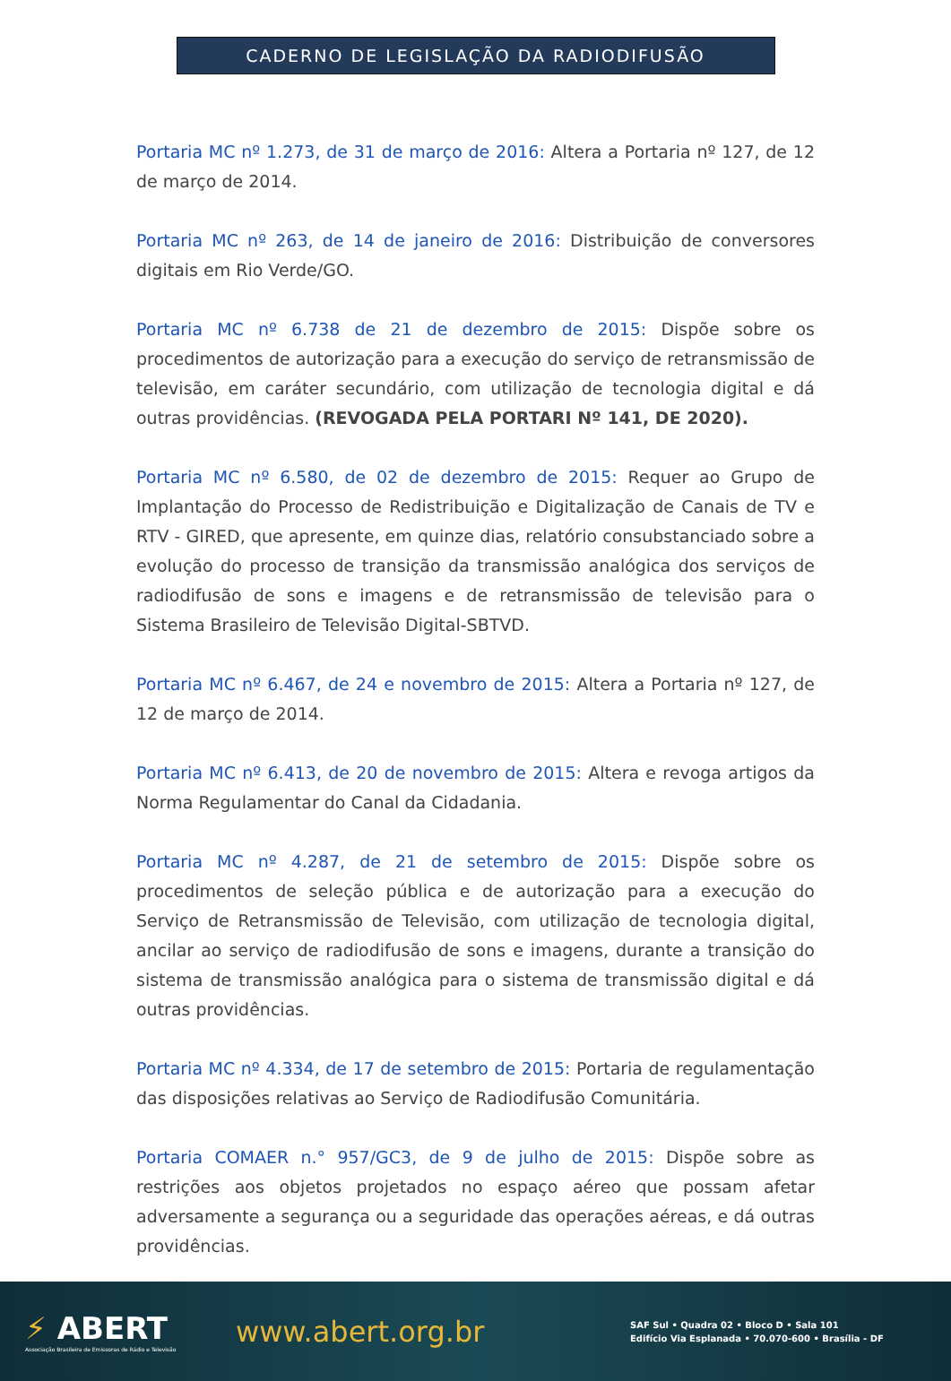CADERNO DE LEGISLAÇÃO DA RADIODIFUSÃO
Portaria MC nº 1.273, de 31 de março de 2016: Altera a Portaria nº 127, de 12 de março de 2014.
Portaria MC nº 263, de 14 de janeiro de 2016: Distribuição de conversores digitais em Rio Verde/GO.
Portaria MC nº 6.738 de 21 de dezembro de 2015: Dispõe sobre os procedimentos de autorização para a execução do serviço de retransmissão de televisão, em caráter secundário, com utilização de tecnologia digital e dá outras providências. (REVOGADA PELA PORTARI Nº 141, DE 2020).
Portaria MC nº 6.580, de 02 de dezembro de 2015: Requer ao Grupo de Implantação do Processo de Redistribuição e Digitalização de Canais de TV e RTV - GIRED, que apresente, em quinze dias, relatório consubstanciado sobre a evolução do processo de transição da transmissão analógica dos serviços de radiodifusão de sons e imagens e de retransmissão de televisão para o Sistema Brasileiro de Televisão Digital-SBTVD.
Portaria MC nº 6.467, de 24 e novembro de 2015: Altera a Portaria nº 127, de 12 de março de 2014.
Portaria MC nº 6.413, de 20 de novembro de 2015: Altera e revoga artigos da Norma Regulamentar do Canal da Cidadania.
Portaria MC nº 4.287, de 21 de setembro de 2015: Dispõe sobre os procedimentos de seleção pública e de autorização para a execução do Serviço de Retransmissão de Televisão, com utilização de tecnologia digital, ancilar ao serviço de radiodifusão de sons e imagens, durante a transição do sistema de transmissão analógica para o sistema de transmissão digital e dá outras providências.
Portaria MC nº 4.334, de 17 de setembro de 2015: Portaria de regulamentação das disposições relativas ao Serviço de Radiodifusão Comunitária.
Portaria COMAER n.° 957/GC3, de 9 de julho de 2015: Dispõe sobre as restrições aos objetos projetados no espaço aéreo que possam afetar adversamente a segurança ou a seguridade das operações aéreas, e dá outras providências.
⚡ ABERT
Associação Brasileira de Emissoras de Rádio e Televisão
www.abert.org.br
SAF Sul • Quadra 02 • Bloco D • Sala 101
Edifício Via Esplanada • 70.070-600 • Brasília - DF